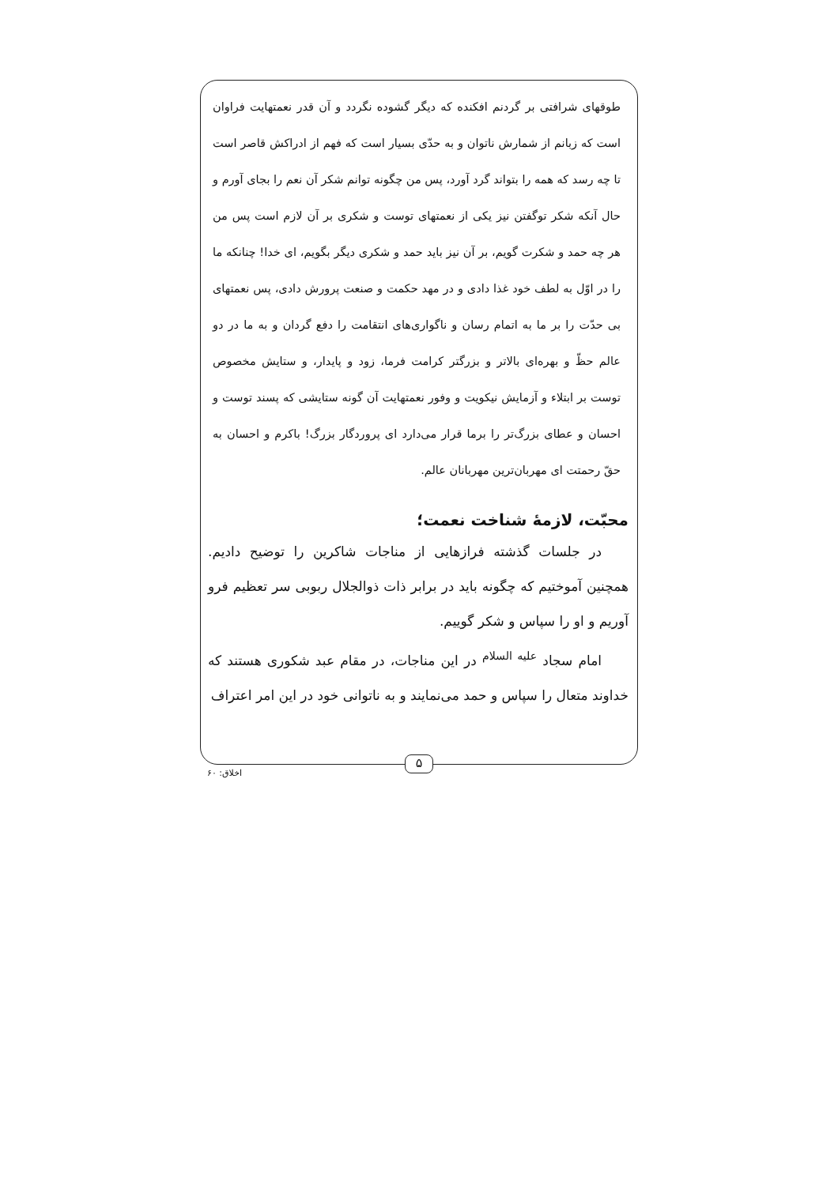طوقهای شرافتی بر گردنم افکنده که دیگر گشوده نگردد و آن قدر نعمتهایت فراوان است که زبانم از شمارش ناتوان و به حدّی بسیار است که فهم از ادراکش قاصر است تا چه رسد که همه را بتواند گرد آورد، پس من چگونه توانم شکر آن نعم را بجای آورم و حال آنکه شکر توگفتن نیز یکی از نعمتهای توست و شکری بر آن لازم است پس من هر چه حمد و شکرت گویم، بر آن نیز باید حمد و شکری دیگر بگویم، ای خدا! چنانکه ما را در اوّل به لطف خود غذا دادی و در مهد حکمت و صنعت پرورش دادی، پس نعمتهای بی حدّت را بر ما به اتمام رسان و ناگواری‌های انتقامت را دفع گردان و به ما در دو عالم حظّ و بهره‌ای بالاتر و بزرگتر کرامت فرما، زود و پایدار، و ستایش مخصوص توست بر ابتلاء و آزمایش نیکویت و وفور نعمتهایت آن گونه ستایشی که پسند توست و احسان و عطای بزرگ‌تر را برما قرار می‌دارد ای پروردگار بزرگ! باکرم و احسان به حقّ رحمتت ای مهربان‌ترین مهربانان عالم.
محبّت، لازمهٔ شناخت نعمت؛
  در جلسات گذشته فرازهایی از مناجات شاکرین را توضیح دادیم. همچنین آموختیم که چگونه باید در برابر ذات ذوالجلال ربوبی سر تعظیم فرو آوریم و او را سپاس و شکر گوییم.
  امام سجاد <sup>علیه السلام</sup> در این مناجات، در مقام عبد شکوری هستند که خداوند متعال را سپاس و حمد می‌نمایند و به ناتوانی خود در این امر اعتراف
۵
اخلاق: ۶۰